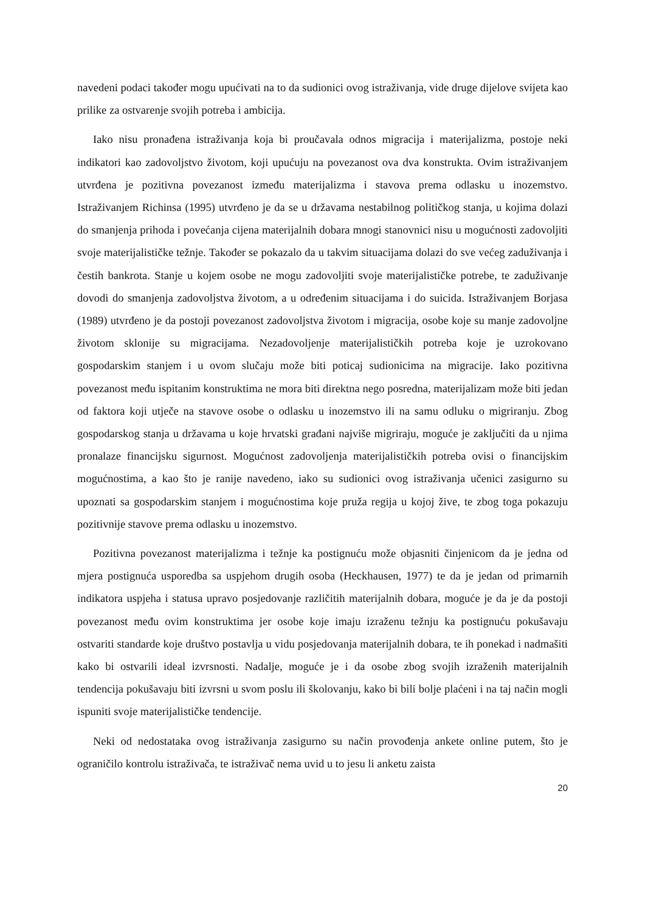navedeni podaci također mogu upućivati na to da sudionici ovog istraživanja, vide druge dijelove svijeta kao prilike za ostvarenje svojih potreba i ambicija.
Iako nisu pronađena istraživanja koja bi proučavala odnos migracija i materijalizma, postoje neki indikatori kao zadovoljstvo životom, koji upućuju na povezanost ova dva konstrukta. Ovim istraživanjem utvrđena je pozitivna povezanost između materijalizma i stavova prema odlasku u inozemstvo. Istraživanjem Richinsa (1995) utvrđeno je da se u državama nestabilnog političkog stanja, u kojima dolazi do smanjenja prihoda i povećanja cijena materijalnih dobara mnogi stanovnici nisu u mogućnosti zadovoljiti svoje materijalističke težnje. Također se pokazalo da u takvim situacijama dolazi do sve većeg zaduživanja i čestih bankrota. Stanje u kojem osobe ne mogu zadovoljiti svoje materijalističke potrebe, te zaduživanje dovodi do smanjenja zadovoljstva životom, a u određenim situacijama i do suicida. Istraživanjem Borjasa (1989) utvrđeno je da postoji povezanost zadovoljstva životom i migracija, osobe koje su manje zadovoljne životom sklonije su migracijama. Nezadovoljenje materijalističkih potreba koje je uzrokovano gospodarskim stanjem i u ovom slučaju može biti poticaj sudionicima na migracije. Iako pozitivna povezanost među ispitanim konstruktima ne mora biti direktna nego posredna, materijalizam može biti jedan od faktora koji utječe na stavove osobe o odlasku u inozemstvo ili na samu odluku o migriranju. Zbog gospodarskog stanja u državama u koje hrvatski građani najviše migriraju, moguće je zaključiti da u njima pronalaze financijsku sigurnost. Mogućnost zadovoljenja materijalističkih potreba ovisi o financijskim mogućnostima, a kao što je ranije navedeno, iako su sudionici ovog istraživanja učenici zasigurno su upoznati sa gospodarskim stanjem i mogućnostima koje pruža regija u kojoj žive, te zbog toga pokazuju pozitivnije stavove prema odlasku u inozemstvo.
Pozitivna povezanost materijalizma i težnje ka postignuću može objasniti činjenicom da je jedna od mjera postignuća usporedba sa uspjehom drugih osoba (Heckhausen, 1977) te da je jedan od primarnih indikatora uspjeha i statusa upravo posjedovanje različitih materijalnih dobara, moguće je da je da postoji povezanost među ovim konstruktima jer osobe koje imaju izraženu težnju ka postignuću pokušavaju ostvariti standarde koje društvo postavlja u vidu posjedovanja materijalnih dobara, te ih ponekad i nadmašiti kako bi ostvarili ideal izvrsnosti. Nadalje, moguće je i da osobe zbog svojih izraženih materijalnih tendencija pokušavaju biti izvrsni u svom poslu ili školovanju, kako bi bili bolje plaćeni i na taj način mogli ispuniti svoje materijalističke tendencije.
Neki od nedostataka ovog istraživanja zasigurno su način provođenja ankete online putem, što je ograničilo kontrolu istraživača, te istraživač nema uvid u to jesu li anketu zaista
20